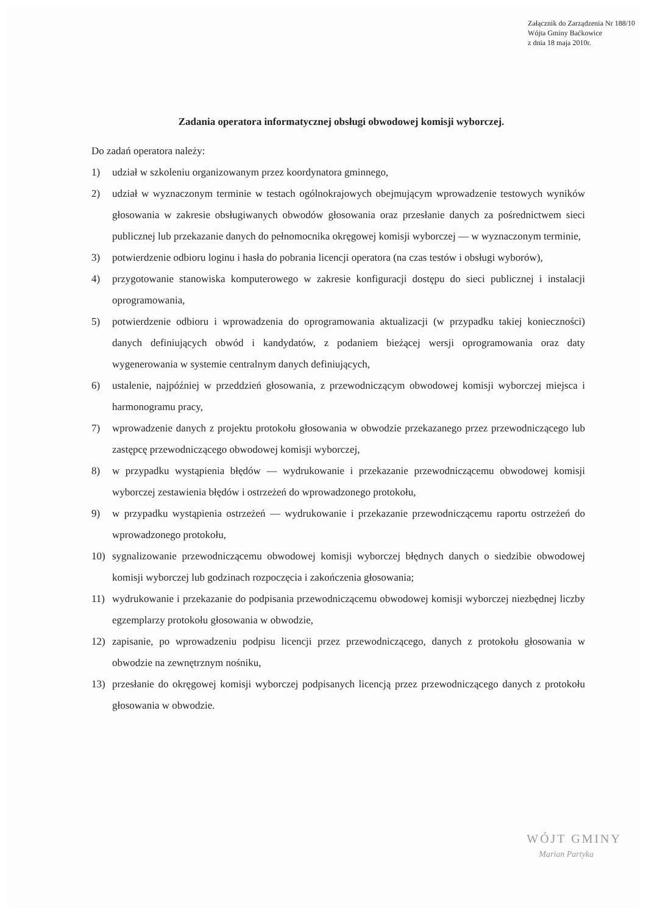Załącznik do Zarządzenia Nr 188/10
Wójta Gminy Baćkowice
z dnia 18 maja 2010r.
Zadania operatora informatycznej obsługi obwodowej komisji wyborczej.
Do zadań operatora należy:
1) udział w szkoleniu organizowanym przez koordynatora gminnego,
2) udział w wyznaczonym terminie w testach ogólnokrajowych obejmującym wprowadzenie testowych wyników głosowania w zakresie obsługiwanych obwodów głosowania oraz przesłanie danych za pośrednictwem sieci publicznej lub przekazanie danych do pełnomocnika okręgowej komisji wyborczej — w wyznaczonym terminie,
3) potwierdzenie odbioru loginu i hasła do pobrania licencji operatora (na czas testów i obsługi wyborów),
4) przygotowanie stanowiska komputerowego w zakresie konfiguracji dostępu do sieci publicznej i instalacji oprogramowania,
5) potwierdzenie odbioru i wprowadzenia do oprogramowania aktualizacji (w przypadku takiej konieczności) danych definiujących obwód i kandydatów, z podaniem bieżącej wersji oprogramowania oraz daty wygenerowania w systemie centralnym danych definiujących,
6) ustalenie, najpóźniej w przeddzień głosowania, z przewodniczącym obwodowej komisji wyborczej miejsca i harmonogramu pracy,
7) wprowadzenie danych z projektu protokołu głosowania w obwodzie przekazanego przez przewodniczącego lub zastępcę przewodniczącego obwodowej komisji wyborczej,
8) w przypadku wystąpienia błędów — wydrukowanie i przekazanie przewodniczącemu obwodowej komisji wyborczej zestawienia błędów i ostrzeżeń do wprowadzonego protokołu,
9) w przypadku wystąpienia ostrzeżeń — wydrukowanie i przekazanie przewodniczącemu raportu ostrzeżeń do wprowadzonego protokołu,
10) sygnalizowanie przewodniczącemu obwodowej komisji wyborczej błędnych danych o siedzibie obwodowej komisji wyborczej lub godzinach rozpoczęcia i zakończenia głosowania;
11) wydrukowanie i przekazanie do podpisania przewodniczącemu obwodowej komisji wyborczej niezbędnej liczby egzemplarzy protokołu głosowania w obwodzie,
12) zapisanie, po wprowadzeniu podpisu licencji przez przewodniczącego, danych z protokołu głosowania w obwodzie na zewnętrznym nośniku,
13) przesłanie do okręgowej komisji wyborczej podpisanych licencją przez przewodniczącego danych z protokołu głosowania w obwodzie.
WÓJT GMINY
Marian Partyka